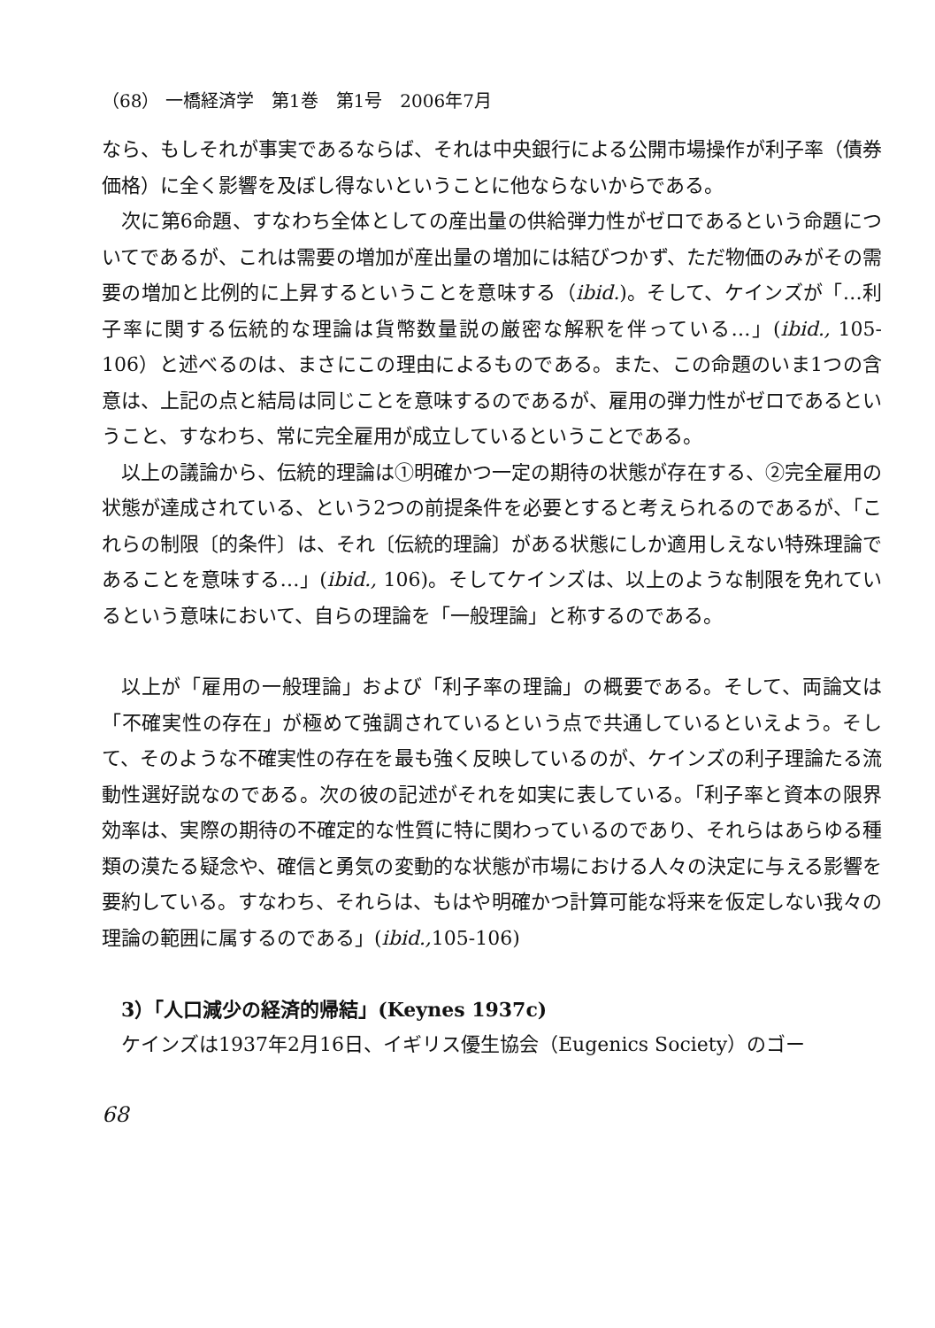（68） 一橋経済学　第1巻　第1号　2006年7月
なら、もしそれが事実であるならば、それは中央銀行による公開市場操作が利子率（債券価格）に全く影響を及ぼし得ないということに他ならないからである。
次に第6命題、すなわち全体としての産出量の供給弾力性がゼロであるという命題についてであるが、これは需要の増加が産出量の増加には結びつかず、ただ物価のみがその需要の増加と比例的に上昇するということを意味する（ibid.)。そして、ケインズが「…利子率に関する伝統的な理論は貨幣数量説の厳密な解釈を伴っている…」(ibid., 105-106）と述べるのは、まさにこの理由によるものである。また、この命題のいま1つの含意は、上記の点と結局は同じことを意味するのであるが、雇用の弾力性がゼロであるということ、すなわち、常に完全雇用が成立しているということである。
以上の議論から、伝統的理論は①明確かつ一定の期待の状態が存在する、②完全雇用の状態が達成されている、という2つの前提条件を必要とすると考えられるのであるが、「これらの制限〔的条件〕は、それ〔伝統的理論〕がある状態にしか適用しえない特殊理論であることを意味する…」(ibid., 106)。そしてケインズは、以上のような制限を免れているという意味において、自らの理論を「一般理論」と称するのである。
以上が「雇用の一般理論」および「利子率の理論」の概要である。そして、両論文は「不確実性の存在」が極めて強調されているという点で共通しているといえよう。そして、そのような不確実性の存在を最も強く反映しているのが、ケインズの利子理論たる流動性選好説なのである。次の彼の記述がそれを如実に表している。「利子率と資本の限界効率は、実際の期待の不確定的な性質に特に関わっているのであり、それらはあらゆる種類の漠たる疑念や、確信と勇気の変動的な状態が市場における人々の決定に与える影響を要約している。すなわち、それらは、もはや明確かつ計算可能な将来を仮定しない我々の理論の範囲に属するのである」(ibid., 105-106)
3）「人口減少の経済的帰結」(Keynes 1937c)
ケインズは1937年2月16日、イギリス優生協会（Eugenics Society）のゴー
68